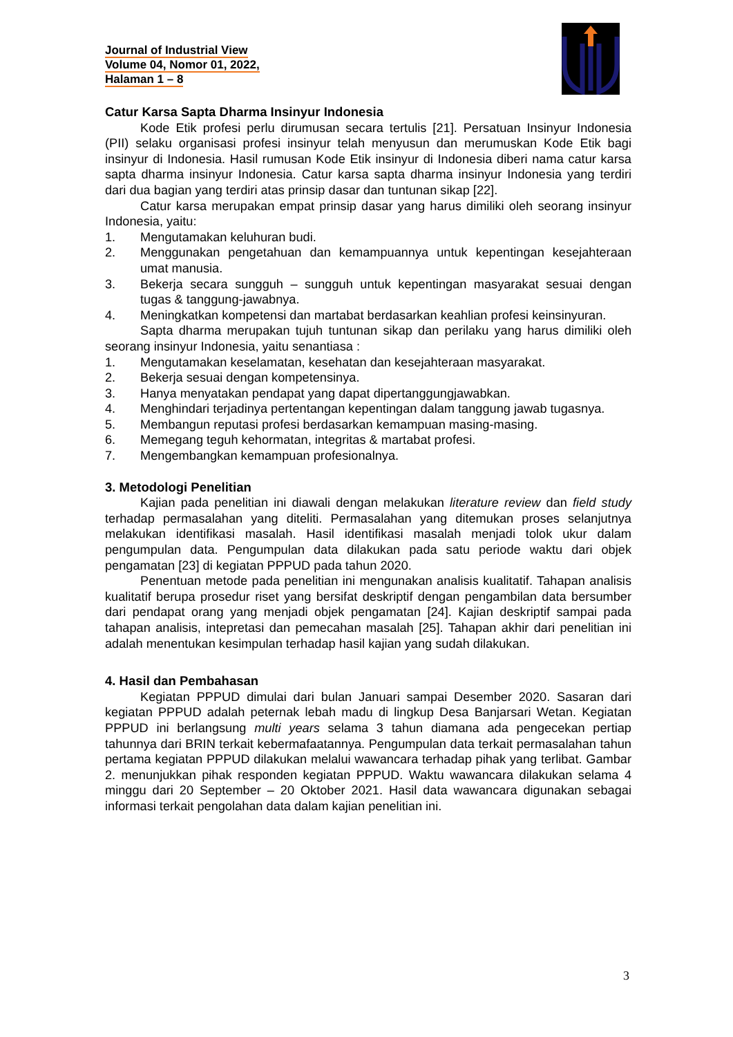Journal of Industrial View
Volume 04, Nomor 01, 2022,
Halaman 1 – 8
Catur Karsa Sapta Dharma Insinyur Indonesia
Kode Etik profesi perlu dirumusan secara tertulis [21]. Persatuan Insinyur Indonesia (PII) selaku organisasi profesi insinyur telah menyusun dan merumuskan Kode Etik bagi insinyur di Indonesia. Hasil rumusan Kode Etik insinyur di Indonesia diberi nama catur karsa sapta dharma insinyur Indonesia. Catur karsa sapta dharma insinyur Indonesia yang terdiri dari dua bagian yang terdiri atas prinsip dasar dan tuntunan sikap [22].
Catur karsa merupakan empat prinsip dasar yang harus dimiliki oleh seorang insinyur Indonesia, yaitu:
1. Mengutamakan keluhuran budi.
2. Menggunakan pengetahuan dan kemampuannya untuk kepentingan kesejahteraan umat manusia.
3. Bekerja secara sungguh – sungguh untuk kepentingan masyarakat sesuai dengan tugas & tanggung-jawabnya.
4. Meningkatkan kompetensi dan martabat berdasarkan keahlian profesi keinsinyuran.
Sapta dharma merupakan tujuh tuntunan sikap dan perilaku yang harus dimiliki oleh seorang insinyur Indonesia, yaitu senantiasa :
1. Mengutamakan keselamatan, kesehatan dan kesejahteraan masyarakat.
2. Bekerja sesuai dengan kompetensinya.
3. Hanya menyatakan pendapat yang dapat dipertanggungjawabkan.
4. Menghindari terjadinya pertentangan kepentingan dalam tanggung jawab tugasnya.
5. Membangun reputasi profesi berdasarkan kemampuan masing-masing.
6. Memegang teguh kehormatan, integritas & martabat profesi.
7. Mengembangkan kemampuan profesionalnya.
3. Metodologi Penelitian
Kajian pada penelitian ini diawali dengan melakukan literature review dan field study terhadap permasalahan yang diteliti. Permasalahan yang ditemukan proses selanjutnya melakukan identifikasi masalah. Hasil identifikasi masalah menjadi tolok ukur dalam pengumpulan data. Pengumpulan data dilakukan pada satu periode waktu dari objek pengamatan [23] di kegiatan PPPUD pada tahun 2020.
Penentuan metode pada penelitian ini mengunakan analisis kualitatif. Tahapan analisis kualitatif berupa prosedur riset yang bersifat deskriptif dengan pengambilan data bersumber dari pendapat orang yang menjadi objek pengamatan [24]. Kajian deskriptif sampai pada tahapan analisis, intepretasi dan pemecahan masalah [25]. Tahapan akhir dari penelitian ini adalah menentukan kesimpulan terhadap hasil kajian yang sudah dilakukan.
4. Hasil dan Pembahasan
Kegiatan PPPUD dimulai dari bulan Januari sampai Desember 2020. Sasaran dari kegiatan PPPUD adalah peternak lebah madu di lingkup Desa Banjarsari Wetan. Kegiatan PPPUD ini berlangsung multi years selama 3 tahun diamana ada pengecekan pertiap tahunnya dari BRIN terkait kebermafaatannya. Pengumpulan data terkait permasalahan tahun pertama kegiatan PPPUD dilakukan melalui wawancara terhadap pihak yang terlibat. Gambar 2. menunjukkan pihak responden kegiatan PPPUD. Waktu wawancara dilakukan selama 4 minggu dari 20 September – 20 Oktober 2021. Hasil data wawancara digunakan sebagai informasi terkait pengolahan data dalam kajian penelitian ini.
3